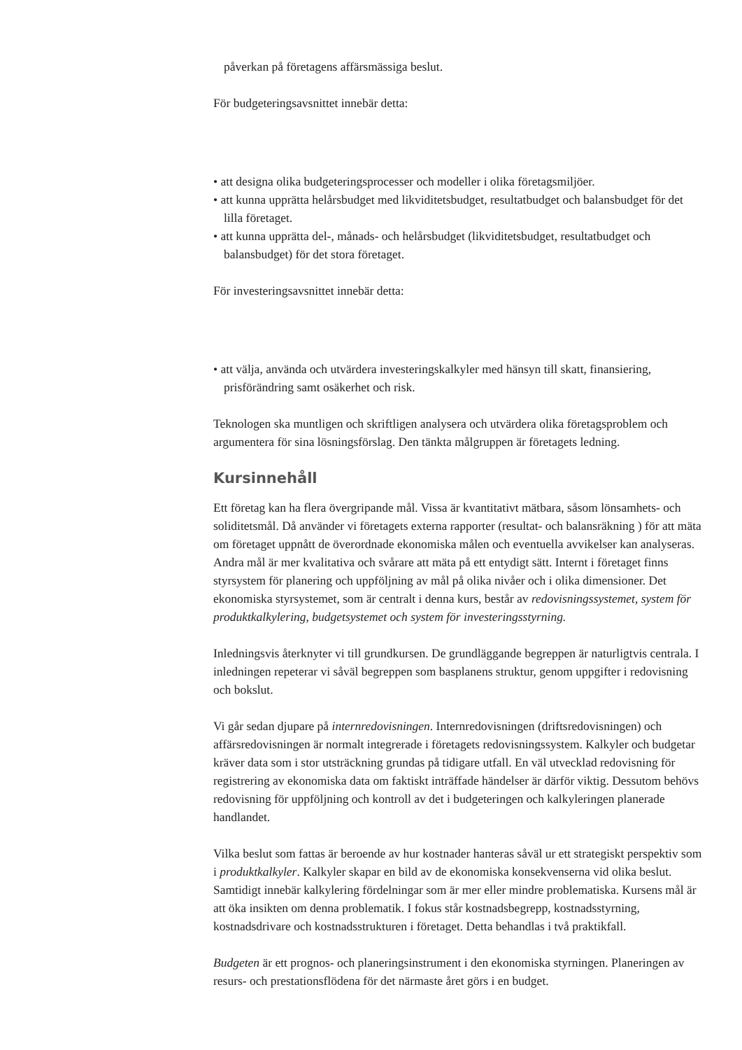påverkan på företagens affärsmässiga beslut.
För budgeteringsavsnittet innebär detta:
• att designa olika budgeteringsprocesser och modeller i olika företagsmiljöer.
• att kunna upprätta helårsbudget med likviditetsbudget, resultatbudget och balansbudget för det lilla företaget.
• att kunna upprätta del-, månads- och helårsbudget (likviditetsbudget, resultatbudget och balansbudget) för det stora företaget.
För investeringsavsnittet innebär detta:
• att välja, använda och utvärdera investeringskalkyler med hänsyn till skatt, finansiering, prisförändring samt osäkerhet och risk.
Teknologen ska muntligen och skriftligen analysera och utvärdera olika företagsproblem och argumentera för sina lösningsförslag. Den tänkta målgruppen är företagets ledning.
Kursinnehåll
Ett företag kan ha flera övergripande mål. Vissa är kvantitativt mätbara, såsom lönsamhets- och soliditetsmål. Då använder vi företagets externa rapporter (resultat- och balansräkning ) för att mäta om företaget uppnått de överordnade ekonomiska målen och eventuella avvikelser kan analyseras. Andra mål är mer kvalitativa och svårare att mäta på ett entydigt sätt. Internt i företaget finns styrsystem för planering och uppföljning av mål på olika nivåer och i olika dimensioner. Det ekonomiska styrsystemet, som är centralt i denna kurs, består av redovisningssystemet, system för produktkalkylering, budgetsystemet och system för investeringsstyrning.
Inledningsvis återknyter vi till grundkursen. De grundläggande begreppen är naturligtvis centrala. I inledningen repeterar vi såväl begreppen som basplanens struktur, genom uppgifter i redovisning och bokslut.
Vi går sedan djupare på internredovisningen. Internredovisningen (driftsredovisningen) och affärsredovisningen är normalt integrerade i företagets redovisningssystem. Kalkyler och budgetar kräver data som i stor utsträckning grundas på tidigare utfall. En väl utvecklad redovisning för registrering av ekonomiska data om faktiskt inträffade händelser är därför viktig. Dessutom behövs redovisning för uppföljning och kontroll av det i budgeteringen och kalkyleringen planerade handlandet.
Vilka beslut som fattas är beroende av hur kostnader hanteras såväl ur ett strategiskt perspektiv som i produktkalkyler. Kalkyler skapar en bild av de ekonomiska konsekvenserna vid olika beslut. Samtidigt innebär kalkylering fördelningar som är mer eller mindre problematiska. Kursens mål är att öka insikten om denna problematik. I fokus står kostnadsbegrepp, kostnadsstyrning, kostnadsdrivare och kostnadsstrukturen i företaget. Detta behandlas i två praktikfall.
Budgeten är ett prognos- och planeringsinstrument i den ekonomiska styrningen. Planeringen av resurs- och prestationsflödena för det närmaste året görs i en budget.